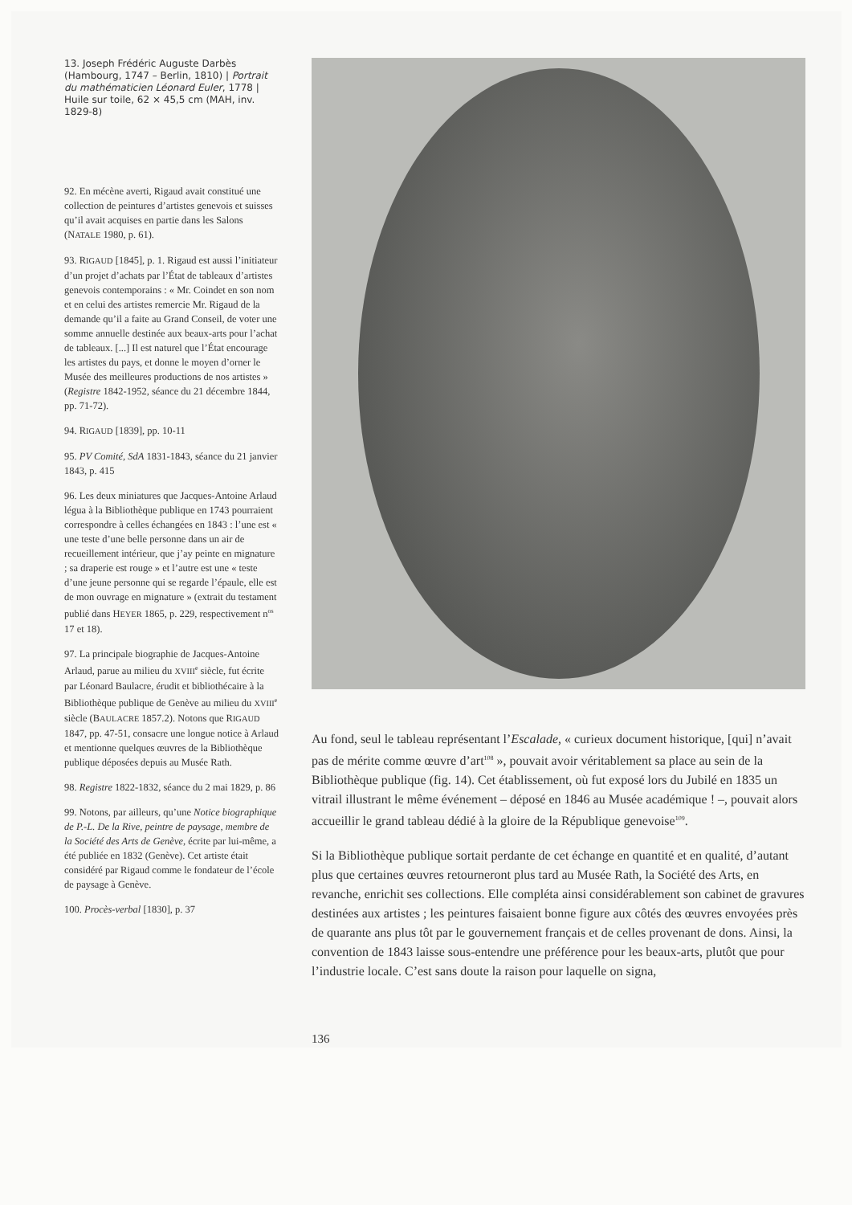13. Joseph Frédéric Auguste Darbès (Hambourg, 1747 – Berlin, 1810) | Portrait du mathématicien Léonard Euler, 1778 | Huile sur toile, 62 × 45,5 cm (MAH, inv. 1829-8)
92. En mécène averti, Rigaud avait constitué une collection de peintures d’artistes genevois et suisses qu’il avait acquises en partie dans les Salons (NATALE 1980, p. 61).
93. RIGAUD [1845], p. 1. Rigaud est aussi l’initiateur d’un projet d’achats par l’État de tableaux d’artistes genevois contemporains : « Mr. Coindet en son nom et en celui des artistes remercie Mr. Rigaud de la demande qu’il a faite au Grand Conseil, de voter une somme annuelle destinée aux beaux-arts pour l’achat de tableaux. [...] Il est naturel que l’État encourage les artistes du pays, et donne le moyen d’orner le Musée des meilleures productions de nos artistes » (Registre 1842-1952, séance du 21 décembre 1844, pp. 71-72).
94. RIGAUD [1839], pp. 10-11
95. PV Comité, SdA 1831-1843, séance du 21 janvier 1843, p. 415
96. Les deux miniatures que Jacques-Antoine Arlaud légua à la Bibliothèque publique en 1743 pourraient correspondre à celles échangées en 1843 : l’une est « une teste d’une belle personne dans un air de recueillement intérieur, que j’ay peinte en mignature ; sa draperie est rouge » et l’autre est une « teste d’une jeune personne qui se regarde l’épaule, elle est de mon ouvrage en mignature » (extrait du testament publié dans HEYER 1865, p. 229, respectivement n<sup>os</sup> 17 et 18).
97. La principale biographie de Jacques-Antoine Arlaud, parue au milieu du XVIII<sup>e</sup> siècle, fut écrite par Léonard Baulacre, érudit et bibliothécaire à la Bibliothèque publique de Genève au milieu du XVIII<sup>e</sup> siècle (BAULACRE 1857.2). Notons que RIGAUD 1847, pp. 47-51, consacre une longue notice à Arlaud et mentionne quelques œuvres de la Bibliothèque publique déposées depuis au Musée Rath.
98. Registre 1822-1832, séance du 2 mai 1829, p. 86
99. Notons, par ailleurs, qu’une Notice biographique de P.-L. De la Rive, peintre de paysage, membre de la Société des Arts de Genève, écrite par lui-même, a été publiée en 1832 (Genève). Cet artiste était considéré par Rigaud comme le fondateur de l’école de paysage à Genève.
100. Procès-verbal [1830], p. 37
Au fond, seul le tableau représentant l’Escalade, « curieux document historique, [qui] n’avait pas de mérite comme œuvre d’art<sup>108</sup> », pouvait avoir véritablement sa place au sein de la Bibliothèque publique (fig. 14). Cet établissement, où fut exposé lors du Jubilé en 1835 un vitrail illustrant le même événement – déposé en 1846 au Musée académique ! –, pouvait alors accueillir le grand tableau dédié à la gloire de la République genevoise<sup>109</sup>.
Si la Bibliothèque publique sortait perdante de cet échange en quantité et en qualité, d’autant plus que certaines œuvres retourneront plus tard au Musée Rath, la Société des Arts, en revanche, enrichit ses collections. Elle compléta ainsi considérablement son cabinet de gravures destinées aux artistes ; les peintures faisaient bonne figure aux côtés des œuvres envoyées près de quarante ans plus tôt par le gouvernement français et de celles provenant de dons. Ainsi, la convention de 1843 laisse sous-entendre une préférence pour les beaux-arts, plutôt que pour l’industrie locale. C’est sans doute la raison pour laquelle on signa,
136